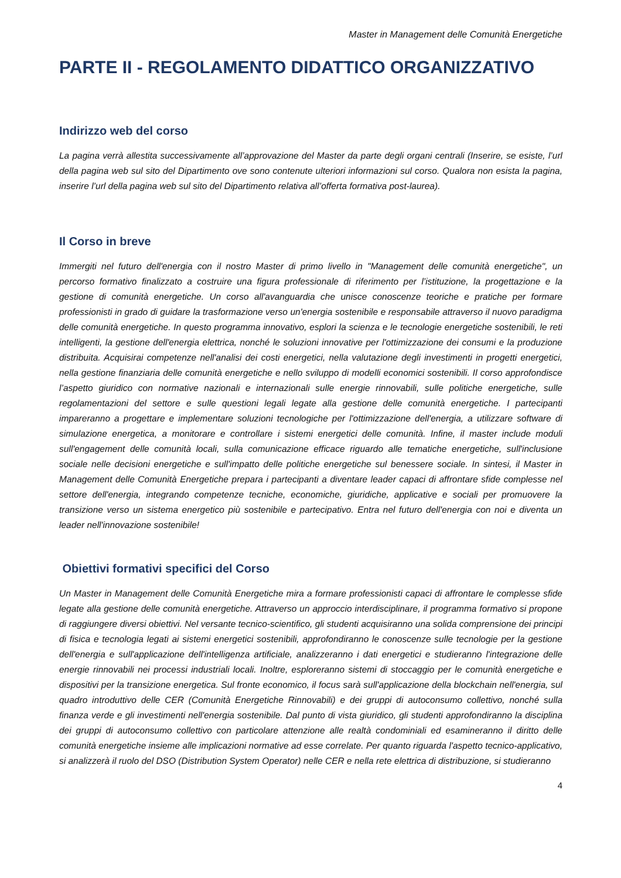Master in Management delle Comunità Energetiche
PARTE II - REGOLAMENTO DIDATTICO ORGANIZZATIVO
Indirizzo web del corso
La pagina verrà allestita successivamente all’approvazione del Master da parte degli organi centrali (Inserire, se esiste, l’url della pagina web sul sito del Dipartimento ove sono contenute ulteriori informazioni sul corso. Qualora non esista la pagina, inserire l’url della pagina web sul sito del Dipartimento relativa all’offerta formativa post-laurea).
Il Corso in breve
Immergiti nel futuro dell'energia con il nostro Master di primo livello in "Management delle comunità energetiche", un percorso formativo finalizzato a costruire una figura professionale di riferimento per l’istituzione, la progettazione e la gestione di comunità energetiche. Un corso all'avanguardia che unisce conoscenze teoriche e pratiche per formare professionisti in grado di guidare la trasformazione verso un'energia sostenibile e responsabile attraverso il nuovo paradigma delle comunità energetiche. In questo programma innovativo, esplori la scienza e le tecnologie energetiche sostenibili, le reti intelligenti, la gestione dell'energia elettrica, nonché le soluzioni innovative per l'ottimizzazione dei consumi e la produzione distribuita. Acquisirai competenze nell'analisi dei costi energetici, nella valutazione degli investimenti in progetti energetici, nella gestione finanziaria delle comunità energetiche e nello sviluppo di modelli economici sostenibili. Il corso approfondisce l’aspetto giuridico con normative nazionali e internazionali sulle energie rinnovabili, sulle politiche energetiche, sulle regolamentazioni del settore e sulle questioni legali legate alla gestione delle comunità energetiche. I partecipanti impareranno a progettare e implementare soluzioni tecnologiche per l'ottimizzazione dell'energia, a utilizzare software di simulazione energetica, a monitorare e controllare i sistemi energetici delle comunità. Infine, il master include moduli sull'engagement delle comunità locali, sulla comunicazione efficace riguardo alle tematiche energetiche, sull'inclusione sociale nelle decisioni energetiche e sull'impatto delle politiche energetiche sul benessere sociale. In sintesi, il Master in Management delle Comunità Energetiche prepara i partecipanti a diventare leader capaci di affrontare sfide complesse nel settore dell'energia, integrando competenze tecniche, economiche, giuridiche, applicative e sociali per promuovere la transizione verso un sistema energetico più sostenibile e partecipativo. Entra nel futuro dell'energia con noi e diventa un leader nell'innovazione sostenibile!
Obiettivi formativi specifici del Corso
Un Master in Management delle Comunità Energetiche mira a formare professionisti capaci di affrontare le complesse sfide legate alla gestione delle comunità energetiche. Attraverso un approccio interdisciplinare, il programma formativo si propone di raggiungere diversi obiettivi. Nel versante tecnico-scientifico, gli studenti acquisiranno una solida comprensione dei principi di fisica e tecnologia legati ai sistemi energetici sostenibili, approfondiranno le conoscenze sulle tecnologie per la gestione dell'energia e sull'applicazione dell'intelligenza artificiale, analizzeranno i dati energetici e studieranno l'integrazione delle energie rinnovabili nei processi industriali locali. Inoltre, esploreranno sistemi di stoccaggio per le comunità energetiche e dispositivi per la transizione energetica. Sul fronte economico, il focus sarà sull'applicazione della blockchain nell'energia, sul quadro introduttivo delle CER (Comunità Energetiche Rinnovabili) e dei gruppi di autoconsumo collettivo, nonché sulla finanza verde e gli investimenti nell'energia sostenibile. Dal punto di vista giuridico, gli studenti approfondiranno la disciplina dei gruppi di autoconsumo collettivo con particolare attenzione alle realtà condominiali ed esamineranno il diritto delle comunità energetiche insieme alle implicazioni normative ad esse correlate. Per quanto riguarda l'aspetto tecnico-applicativo, si analizzerà il ruolo del DSO (Distribution System Operator) nelle CER e nella rete elettrica di distribuzione, si studieranno
4